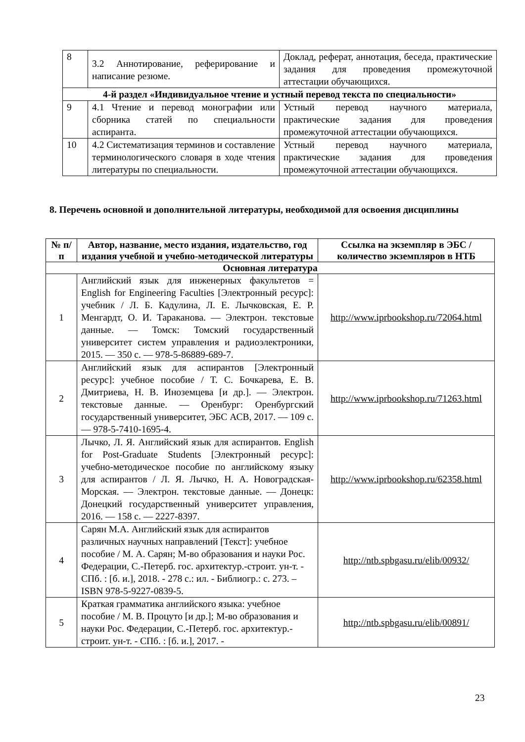| 8 | 3.2 Аннотирование, реферирование и написание резюме. | Доклад, реферат, аннотация, беседа, практические задания для проведения промежуточной аттестации обучающихся. |
| 4-й раздел «Индивидуальное чтение и устный перевод текста по специальности» | | |
| 9 | 4.1 Чтение и перевод монографии или сборника статей по специальности аспиранта. | Устный перевод научного материала, практические задания для проведения промежуточной аттестации обучающихся. |
| 10 | 4.2 Систематизация терминов и составление терминологического словаря в ходе чтения литературы по специальности. | Устный перевод научного материала, практические задания для проведения промежуточной аттестации обучающихся. |
8. Перечень основной и дополнительной литературы, необходимой для освоения дисциплины
| № п/п | Автор, название, место издания, издательство, год издания учебной и учебно-методической литературы | Ссылка на экземпляр в ЭБС / количество экземпляров в НТБ |
| --- | --- | --- |
| Основная литература | | |
| 1 | Английский язык для инженерных факультетов = English for Engineering Faculties [Электронный ресурс]: учебник / Л. Б. Кадулина, Л. Е. Лычковская, Е. Р. Менгардт, О. И. Тараканова. — Электрон. текстовые данные. — Томск: Томский государственный университет систем управления и радиоэлектроники, 2015. — 350 с. — 978-5-86889-689-7. | http://www.iprbookshop.ru/72064.html |
| 2 | Английский язык для аспирантов [Электронный ресурс]: учебное пособие / Т. С. Бочкарева, Е. В. Дмитриева, Н. В. Иноземцева [и др.]. — Электрон. текстовые данные. — Оренбург: Оренбургский государственный университет, ЭБС АСВ, 2017. — 109 с. — 978-5-7410-1695-4. | http://www.iprbookshop.ru/71263.html |
| 3 | Лычко, Л. Я. Английский язык для аспирантов. English for Post-Graduate Students [Электронный ресурс]: учебно-методическое пособие по английскому языку для аспирантов / Л. Я. Лычко, Н. А. Новоградская-Морская. — Электрон. текстовые данные. — Донецк: Донецкий государственный университет управления, 2016. — 158 с. — 2227-8397. | http://www.iprbookshop.ru/62358.html |
| 4 | Сарян М.А. Английский язык для аспирантов различных научных направлений [Текст]: учебное пособие / М. А. Сарян; М-во образования и науки Рос. Федерации, С.-Петерб. гос. архитектур.-строит. ун-т. - СПб. : [б. и.], 2018. - 278 с.: ил. - Библиогр.: с. 273. – ISBN 978-5-9227-0839-5. | http://ntb.spbgasu.ru/elib/00932/ |
| 5 | Краткая грамматика английского языка: учебное пособие / М. В. Процуто [и др.]; М-во образования и науки Рос. Федерации, С.-Петерб. гос. архитектур.-строит. ун-т. - СПб. : [б. и.], 2017. - | http://ntb.spbgasu.ru/elib/00891/ |
23